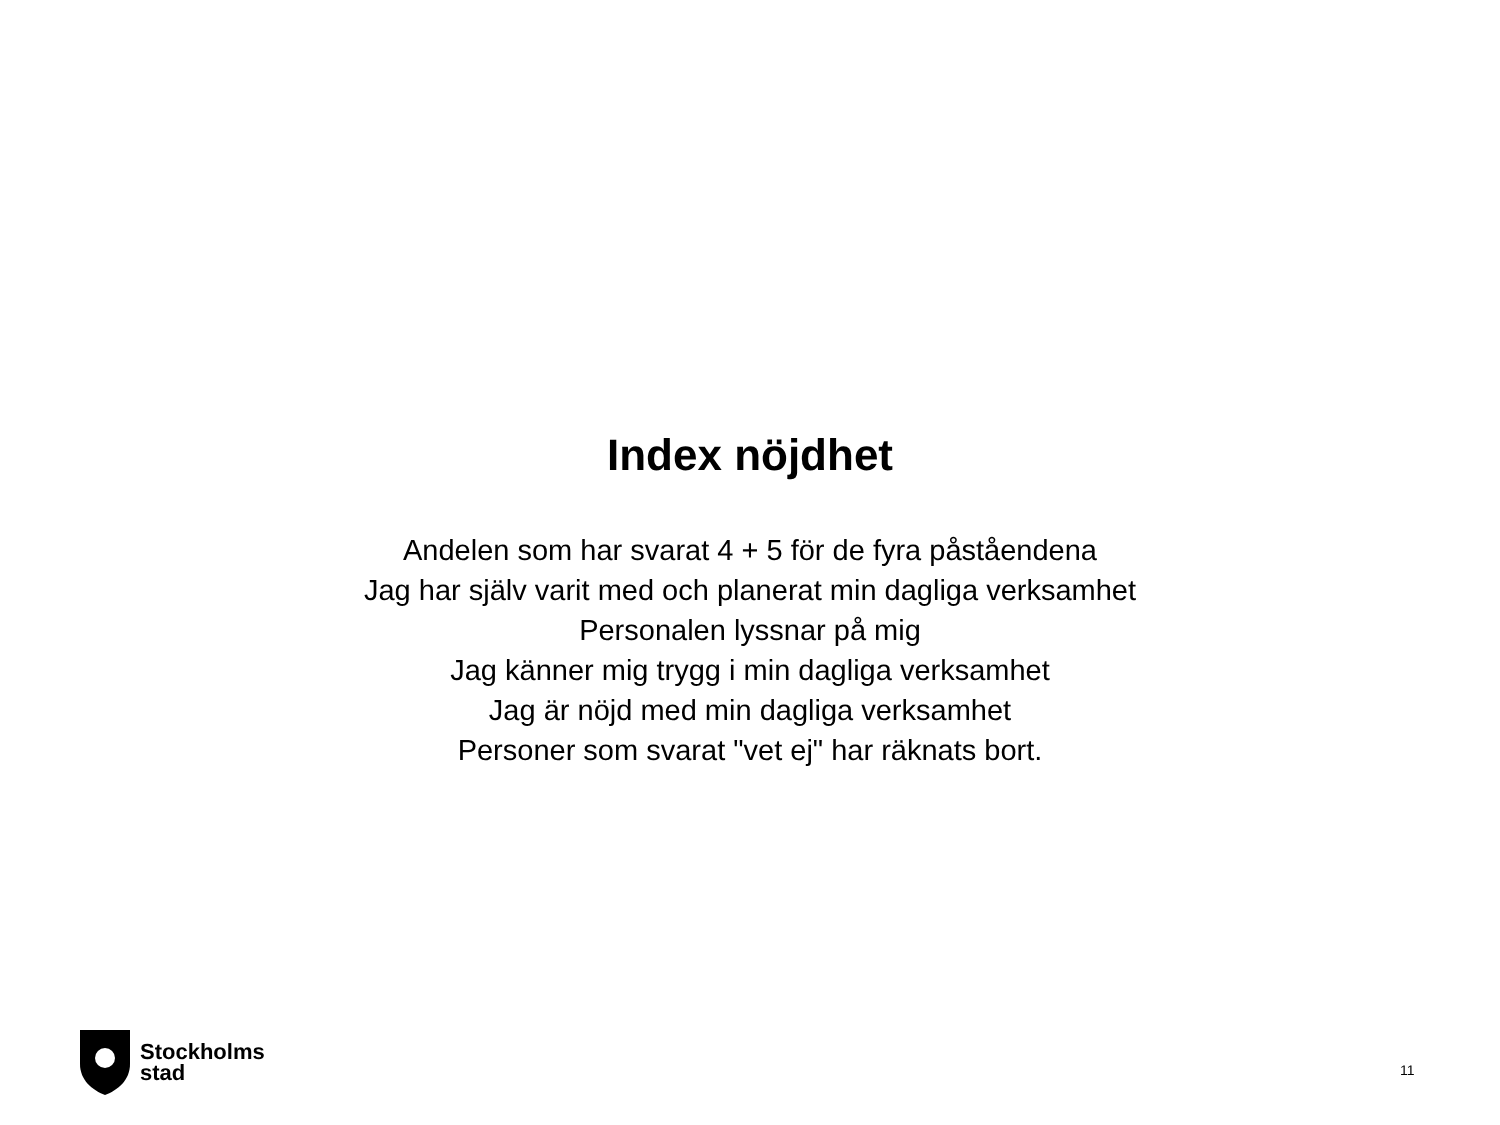Index nöjdhet
Andelen som har svarat 4 + 5 för de fyra påståendena
Jag har själv varit med och planerat min dagliga verksamhet
Personalen lyssnar på mig
Jag känner mig trygg i min dagliga verksamhet
Jag är nöjd med min dagliga verksamhet
Personer som svarat "vet ej" har räknats bort.
Stockholms
stad
11